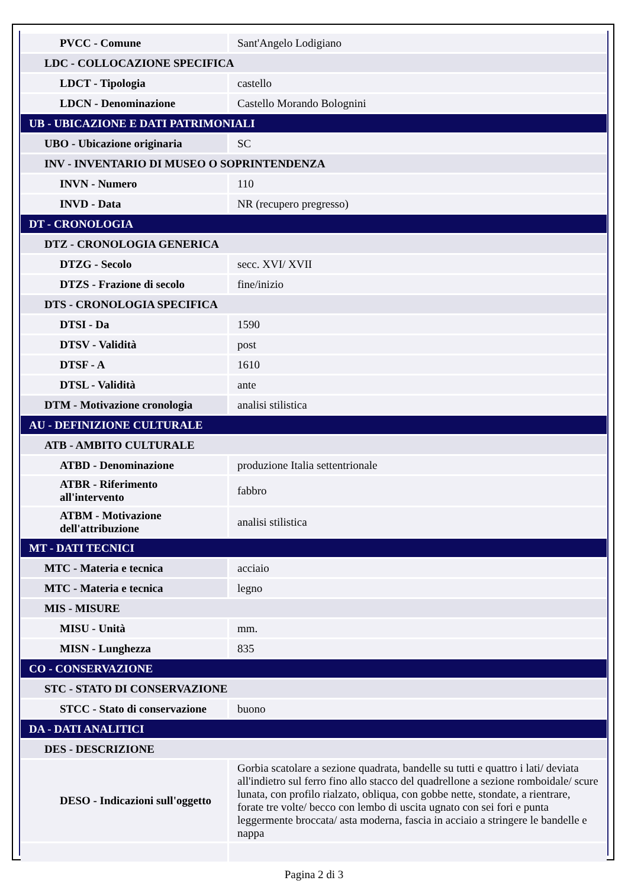| PVCC - Comune | Sant'Angelo Lodigiano |
| LDC - COLLOCAZIONE SPECIFICA | |
| LDCT - Tipologia | castello |
| LDCN - Denominazione | Castello Morando Bolognini |
| UB - UBICAZIONE E DATI PATRIMONIALI | |
| UBO - Ubicazione originaria | SC |
| INV - INVENTARIO DI MUSEO O SOPRINTENDENZA | |
| INVN - Numero | 110 |
| INVD - Data | NR (recupero pregresso) |
| DT - CRONOLOGIA | |
| DTZ - CRONOLOGIA GENERICA | |
| DTZG - Secolo | secc. XVI/ XVII |
| DTZS - Frazione di secolo | fine/inizio |
| DTS - CRONOLOGIA SPECIFICA | |
| DTSI - Da | 1590 |
| DTSV - Validità | post |
| DTSF - A | 1610 |
| DTSL - Validità | ante |
| DTM - Motivazione cronologia | analisi stilistica |
| AU - DEFINIZIONE CULTURALE | |
| ATB - AMBITO CULTURALE | |
| ATBD - Denominazione | produzione Italia settentrionale |
| ATBR - Riferimento all'intervento | fabbro |
| ATBM - Motivazione dell'attribuzione | analisi stilistica |
| MT - DATI TECNICI | |
| MTC - Materia e tecnica | acciaio |
| MTC - Materia e tecnica | legno |
| MIS - MISURE | |
| MISU - Unità | mm. |
| MISN - Lunghezza | 835 |
| CO - CONSERVAZIONE | |
| STC - STATO DI CONSERVAZIONE | |
| STCC - Stato di conservazione | buono |
| DA - DATI ANALITICI | |
| DES - DESCRIZIONE | |
| DESO - Indicazioni sull'oggetto | Gorbia scatolare a sezione quadrata, bandelle su tutti e quattro i lati/ deviata all'indietro sul ferro fino allo stacco del quadrellone a sezione romboidale/ scure lunata, con profilo rialzato, obliqua, con gobbe nette, stondate, a rientrare, forate tre volte/ becco con lembo di uscita ugnato con sei fori e punta leggermente broccata/ asta moderna, fascia in acciaio a stringere le bandelle e nappa |
Pagina 2 di 3